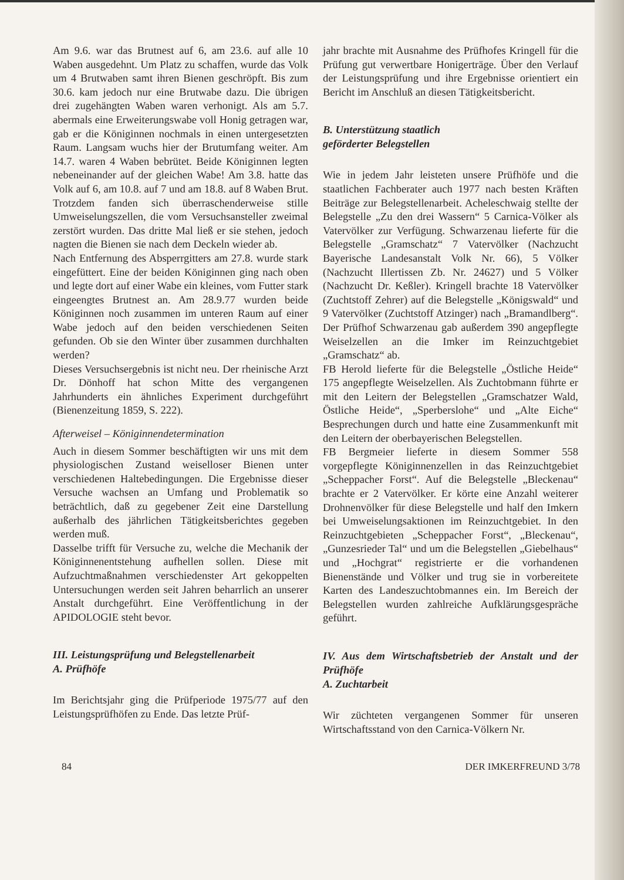Am 9.6. war das Brutnest auf 6, am 23.6. auf alle 10 Waben ausgedehnt. Um Platz zu schaffen, wurde das Volk um 4 Brutwaben samt ihren Bienen geschröpft. Bis zum 30.6. kam jedoch nur eine Brutwabe dazu. Die übrigen drei zugehängten Waben waren verhonigt. Als am 5.7. abermals eine Erweiterungswabe voll Honig getragen war, gab er die Königinnen nochmals in einen untergesetzten Raum. Langsam wuchs hier der Brutumfang weiter. Am 14.7. waren 4 Waben bebrütet. Beide Königinnen legten nebeneinander auf der gleichen Wabe! Am 3.8. hatte das Volk auf 6, am 10.8. auf 7 und am 18.8. auf 8 Waben Brut. Trotzdem fanden sich überraschenderweise stille Umweiselungszellen, die vom Versuchsansteller zweimal zerstört wurden. Das dritte Mal ließ er sie stehen, jedoch nagten die Bienen sie nach dem Deckeln wieder ab.
Nach Entfernung des Absperrgitters am 27.8. wurde stark eingefüttert. Eine der beiden Königinnen ging nach oben und legte dort auf einer Wabe ein kleines, vom Futter stark eingeengtes Brutnest an. Am 28.9.77 wurden beide Königinnen noch zusammen im unteren Raum auf einer Wabe jedoch auf den beiden verschiedenen Seiten gefunden. Ob sie den Winter über zusammen durchhalten werden?
Dieses Versuchsergebnis ist nicht neu. Der rheinische Arzt Dr. Dönhoff hat schon Mitte des vergangenen Jahrhunderts ein ähnliches Experiment durchgeführt (Bienenzeitung 1859, S. 222).
Afterweisel – Königinnendetermination
Auch in diesem Sommer beschäftigten wir uns mit dem physiologischen Zustand weiselloser Bienen unter verschiedenen Haltebedingungen. Die Ergebnisse dieser Versuche wachsen an Umfang und Problematik so beträchtlich, daß zu gegebener Zeit eine Darstellung außerhalb des jährlichen Tätigkeitsberichtes gegeben werden muß.
Dasselbe trifft für Versuche zu, welche die Mechanik der Königinnenentstehung aufhellen sollen. Diese mit Aufzuchtmaßnahmen verschiedenster Art gekoppelten Untersuchungen werden seit Jahren beharrlich an unserer Anstalt durchgeführt. Eine Veröffentlichung in der APIDOLOGIE steht bevor.
III. Leistungsprüfung und Belegstellenarbeit
A. Prüfhöfe
Im Berichtsjahr ging die Prüfperiode 1975/77 auf den Leistungsprüfhöfen zu Ende. Das letzte Prüf-
jahr brachte mit Ausnahme des Prüfhofes Kringell für die Prüfung gut verwertbare Honigerträge. Über den Verlauf der Leistungsprüfung und ihre Ergebnisse orientiert ein Bericht im Anschluß an diesen Tätigkeitsbericht.
B. Unterstützung staatlich
geförderter Belegstellen
Wie in jedem Jahr leisteten unsere Prüfhöfe und die staatlichen Fachberater auch 1977 nach besten Kräften Beiträge zur Belegstellenarbeit. Acheleschwaig stellte der Belegstelle „Zu den drei Wassern“ 5 Carnica-Völker als Vatervölker zur Verfügung. Schwarzenau lieferte für die Belegstelle „Gramschatz“ 7 Vatervölker (Nachzucht Bayerische Landesanstalt Volk Nr. 66), 5 Völker (Nachzucht Illertissen Zb. Nr. 24627) und 5 Völker (Nachzucht Dr. Keßler). Kringell brachte 18 Vatervölker (Zuchtstoff Zehrer) auf die Belegstelle „Königswald“ und 9 Vatervölker (Zuchtstoff Atzinger) nach „Bramandlberg“. Der Prüfhof Schwarzenau gab außerdem 390 angepflegte Weiselzellen an die Imker im Reinzuchtgebiet „Gramschatz“ ab.
FB Herold lieferte für die Belegstelle „Östliche Heide“ 175 angepflegte Weiselzellen. Als Zuchtobmann führte er mit den Leitern der Belegstellen „Gramschatzer Wald, Östliche Heide“, „Sperberslohe“ und „Alte Eiche“ Besprechungen durch und hatte eine Zusammenkunft mit den Leitern der oberbayerischen Belegstellen.
FB Bergmeier lieferte in diesem Sommer 558 vorgepflegte Königinnenzellen in das Reinzuchtgebiet „Scheppacher Forst“. Auf die Belegstelle „Bleckenau“ brachte er 2 Vatervölker. Er körte eine Anzahl weiterer Drohnenvölker für diese Belegstelle und half den Imkern bei Umweiselungsaktionen im Reinzuchtgebiet. In den Reinzuchtgebieten „Scheppacher Forst“, „Bleckenau“, „Gunzesrieder Tal“ und um die Belegstellen „Giebelhaus“ und „Hochgrat“ registrierte er die vorhandenen Bienenstände und Völker und trug sie in vorbereitete Karten des Landeszuchtobmannes ein. Im Bereich der Belegstellen wurden zahlreiche Aufklärungsgespräche geführt.
IV. Aus dem Wirtschaftsbetrieb der Anstalt und der Prüfhöfe
A. Zuchtarbeit
Wir züchteten vergangenen Sommer für unseren Wirtschaftsstand von den Carnica-Völkern Nr.
84 DER IMKERFREUND 3/78